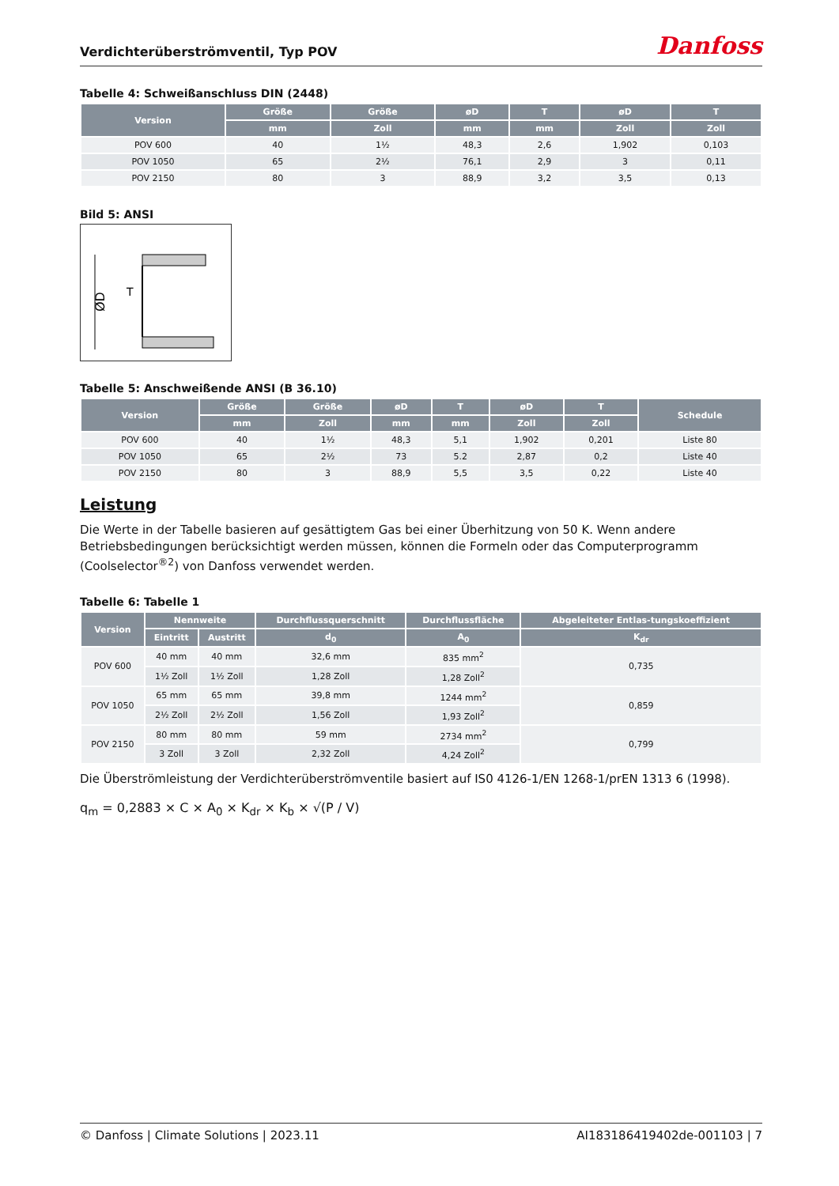Verdichterüberströmventil, Typ POV
Danfoss
Tabelle 4: Schweißanschluss DIN (2448)
| Version | Größe | Größe | øD | T | øD | T |
| --- | --- | --- | --- | --- | --- | --- |
| | mm | Zoll | mm | mm | Zoll | Zoll |
| POV 600 | 40 | 1½ | 48,3 | 2,6 | 1,902 | 0,103 |
| POV 1050 | 65 | 2½ | 76,1 | 2,9 | 3 | 0,11 |
| POV 2150 | 80 | 3 | 88,9 | 3,2 | 3,5 | 0,13 |
Bild 5: ANSI
ØD
T
Tabelle 5: Anschweißende ANSI (B 36.10)
| Version | Größe | Größe | øD | T | øD | T | Schedule |
| --- | --- | --- | --- | --- | --- | --- | --- |
| | mm | Zoll | mm | mm | Zoll | Zoll | |
| POV 600 | 40 | 1½ | 48,3 | 5,1 | 1,902 | 0,201 | Liste 80 |
| POV 1050 | 65 | 2½ | 73 | 5.2 | 2,87 | 0,2 | Liste 40 |
| POV 2150 | 80 | 3 | 88,9 | 5,5 | 3,5 | 0,22 | Liste 40 |
Leistung
Die Werte in der Tabelle basieren auf gesättigtem Gas bei einer Überhitzung von 50 K. Wenn andere Betriebsbedingungen berücksichtigt werden müssen, können die Formeln oder das Computerprogramm (Coolselector<sup>®2</sup>) von Danfoss verwendet werden.
Tabelle 6: Tabelle 1
| Version | Nennweite | | Durchflussquerschnitt | Durchflussfläche | Abgeleiteter Entlas-tungskoeffizient |
| --- | --- | --- | --- | --- | --- |
| | Eintritt | Austritt | d<sub>0</sub> | A<sub>0</sub> | K<sub>dr</sub> |
| POV 600 | 40 mm | 40 mm | 32,6 mm | 835 mm<sup>2</sup> | 0,735 |
| | 1½ Zoll | 1½ Zoll | 1,28 Zoll | 1,28 Zoll<sup>2</sup> | |
| POV 1050 | 65 mm | 65 mm | 39,8 mm | 1244 mm<sup>2</sup> | 0,859 |
| | 2½ Zoll | 2½ Zoll | 1,56 Zoll | 1,93 Zoll<sup>2</sup> | |
| POV 2150 | 80 mm | 80 mm | 59 mm | 2734 mm<sup>2</sup> | 0,799 |
| | 3 Zoll | 3 Zoll | 2,32 Zoll | 4,24 Zoll<sup>2</sup> | |
Die Überströmleistung der Verdichterüberströmventile basiert auf IS0 4126-1/EN 1268-1/prEN 1313 6 (1998).
q<sub>m</sub> = 0,2883 × C × A<sub>0</sub> × K<sub>dr</sub> × K<sub>b</sub> × √(P / V)
© Danfoss | Climate Solutions | 2023.11 AI183186419402de-001103 | 7